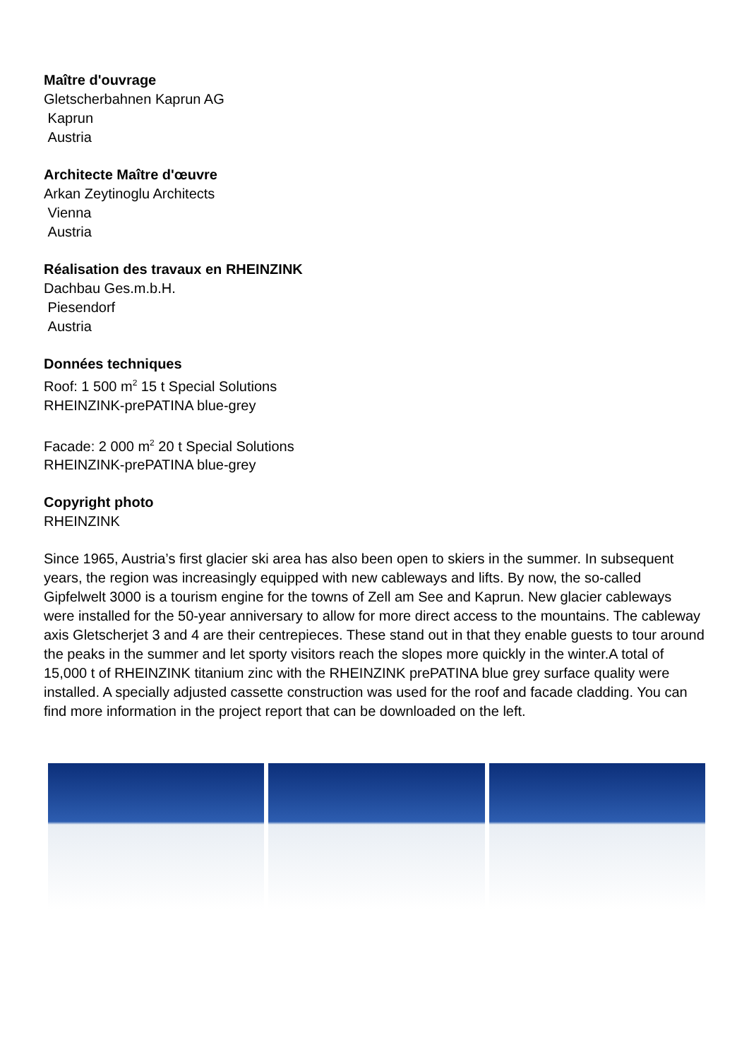Maître d'ouvrage
Gletscherbahnen Kaprun AG
Kaprun
Austria
Architecte Maître d'œuvre
Arkan Zeytinoglu Architects
Vienna
Austria
Réalisation des travaux en RHEINZINK
Dachbau Ges.m.b.H.
Piesendorf
Austria
Données techniques
Roof: 1 500 m<sup>2</sup> 15 t Special Solutions
RHEINZINK-prePATINA blue-grey
Facade: 2 000 m<sup>2</sup> 20 t Special Solutions
RHEINZINK-prePATINA blue-grey
Copyright photo
RHEINZINK
Since 1965, Austria’s first glacier ski area has also been open to skiers in the summer. In subsequent years, the region was increasingly equipped with new cableways and lifts. By now, the so-called Gipfelwelt 3000 is a tourism engine for the towns of Zell am See and Kaprun. New glacier cableways were installed for the 50-year anniversary to allow for more direct access to the mountains. The cableway axis Gletscherjet 3 and 4 are their centrepieces. These stand out in that they enable guests to tour around the peaks in the summer and let sporty visitors reach the slopes more quickly in the winter.A total of 15,000 t of RHEINZINK titanium zinc with the RHEINZINK prePATINA blue grey surface quality were installed. A specially adjusted cassette construction was used for the roof and facade cladding. You can find more information in the project report that can be downloaded on the left.